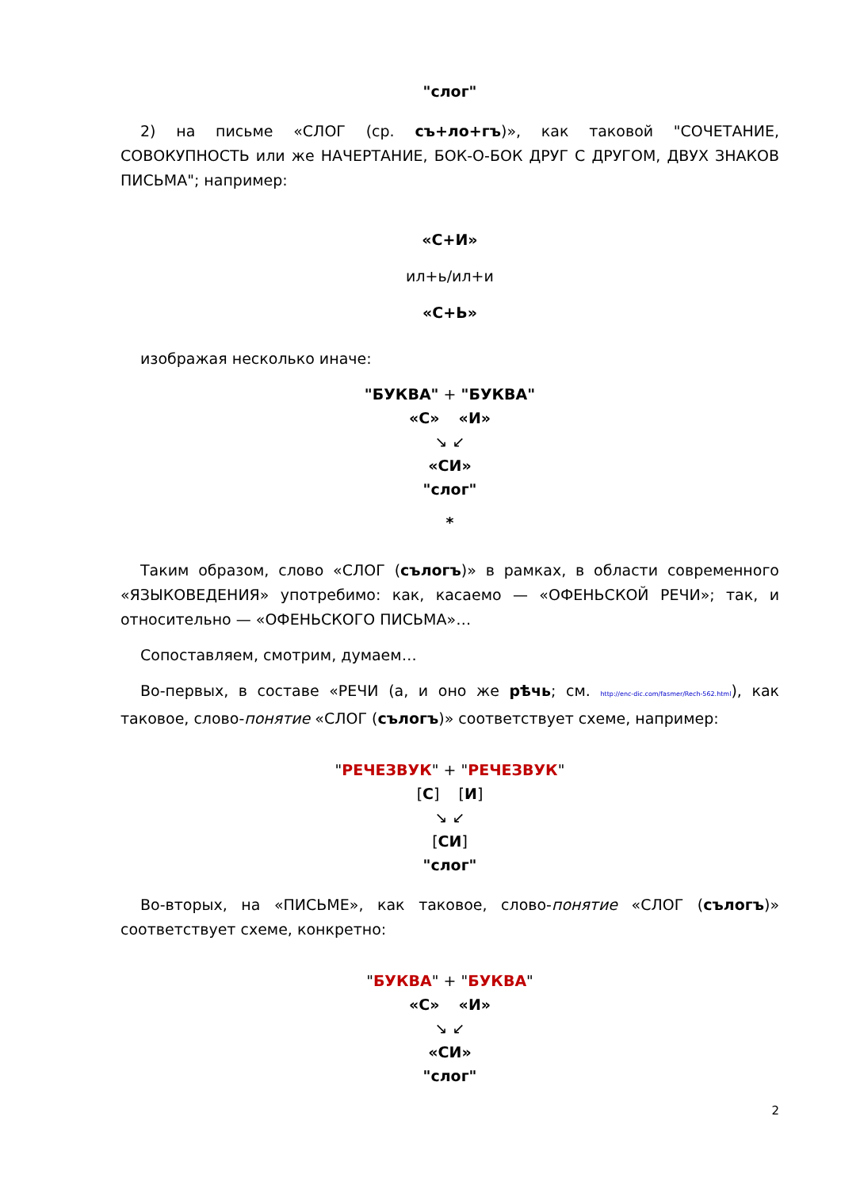"слог"
2) на письме «СЛОГ (ср. съ+ло+гъ)», как таковой "СОЧЕТАНИЕ, СОВОКУПНОСТЬ или же НАЧЕРТАНИЕ, БОК-О-БОК ДРУГ С ДРУГОМ, ДВУХ ЗНАКОВ ПИСЬМА"; например:
«С+И»
ил+ь/ил+и
«С+Ь»
изображая несколько иначе:
"БУКВА" + "БУКВА"
«С» «И»
↘ ↙
«СИ»
"слог"
*
Таким образом, слово «СЛОГ (сълогъ)» в рамках, в области современного «ЯЗЫКОВЕДЕНИЯ» употребимо: как, касаемо — «ОФЕНЬСКОЙ РЕЧИ»; так, и относительно — «ОФЕНЬСКОГО ПИСЬМА»…
Сопоставляем, смотрим, думаем…
Во-первых, в составе «РЕЧИ (а, и оно же рѣчь; см. http://enc-dic.com/fasmer/Rech-562.html), как таковое, слово-понятие «СЛОГ (сълогъ)» соответствует схеме, например:
"РЕЧЕЗВУК" + "РЕЧЕЗВУК"
[С] [И]
↘ ↙
[СИ]
"слог"
Во-вторых, на «ПИСЬМЕ», как таковое, слово-понятие «СЛОГ (сълогъ)» соответствует схеме, конкретно:
"БУКВА" + "БУКВА"
«С» «И»
↘ ↙
«СИ»
"слог"
2